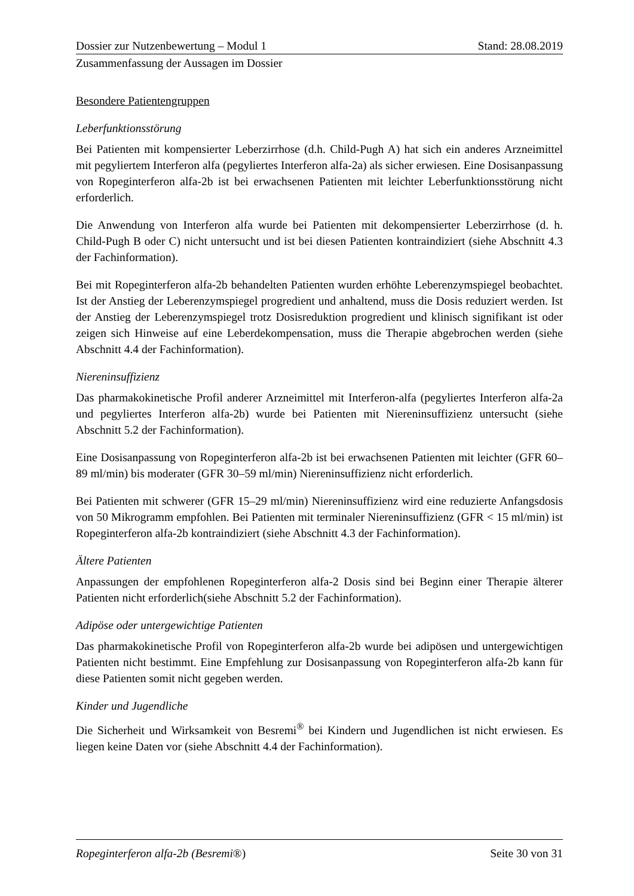Dossier zur Nutzenbewertung – Modul 1 Stand: 28.08.2019
Zusammenfassung der Aussagen im Dossier
Besondere Patientengruppen
Leberfunktionsstörung
Bei Patienten mit kompensierter Leberzirrhose (d.h. Child-Pugh A) hat sich ein anderes Arzneimittel mit pegyliertem Interferon alfa (pegyliertes Interferon alfa-2a) als sicher erwiesen. Eine Dosisanpassung von Ropeginterferon alfa-2b ist bei erwachsenen Patienten mit leichter Leberfunktionsstörung nicht erforderlich.
Die Anwendung von Interferon alfa wurde bei Patienten mit dekompensierter Leberzirrhose (d. h. Child-Pugh B oder C) nicht untersucht und ist bei diesen Patienten kontraindiziert (siehe Abschnitt 4.3 der Fachinformation).
Bei mit Ropeginterferon alfa-2b behandelten Patienten wurden erhöhte Leberenzymspiegel beobachtet. Ist der Anstieg der Leberenzymspiegel progredient und anhaltend, muss die Dosis reduziert werden. Ist der Anstieg der Leberenzymspiegel trotz Dosisreduktion progredient und klinisch signifikant ist oder zeigen sich Hinweise auf eine Leberdekompensation, muss die Therapie abgebrochen werden (siehe Abschnitt 4.4 der Fachinformation).
Niereninsuffizienz
Das pharmakokinetische Profil anderer Arzneimittel mit Interferon-alfa (pegyliertes Interferon alfa-2a und pegyliertes Interferon alfa-2b) wurde bei Patienten mit Niereninsuffizienz untersucht (siehe Abschnitt 5.2 der Fachinformation).
Eine Dosisanpassung von Ropeginterferon alfa-2b ist bei erwachsenen Patienten mit leichter (GFR 60–89 ml/min) bis moderater (GFR 30–59 ml/min) Niereninsuffizienz nicht erforderlich.
Bei Patienten mit schwerer (GFR 15–29 ml/min) Niereninsuffizienz wird eine reduzierte Anfangsdosis von 50 Mikrogramm empfohlen. Bei Patienten mit terminaler Niereninsuffizienz (GFR < 15 ml/min) ist Ropeginterferon alfa-2b kontraindiziert (siehe Abschnitt 4.3 der Fachinformation).
Ältere Patienten
Anpassungen der empfohlenen Ropeginterferon alfa-2 Dosis sind bei Beginn einer Therapie älterer Patienten nicht erforderlich(siehe Abschnitt 5.2 der Fachinformation).
Adipöse oder untergewichtige Patienten
Das pharmakokinetische Profil von Ropeginterferon alfa-2b wurde bei adipösen und untergewichtigen Patienten nicht bestimmt. Eine Empfehlung zur Dosisanpassung von Ropeginterferon alfa-2b kann für diese Patienten somit nicht gegeben werden.
Kinder und Jugendliche
Die Sicherheit und Wirksamkeit von Besremi<sup>®</sup> bei Kindern und Jugendlichen ist nicht erwiesen. Es liegen keine Daten vor (siehe Abschnitt 4.4 der Fachinformation).
Ropeginterferon alfa-2b (Besremi®) Seite 30 von 31